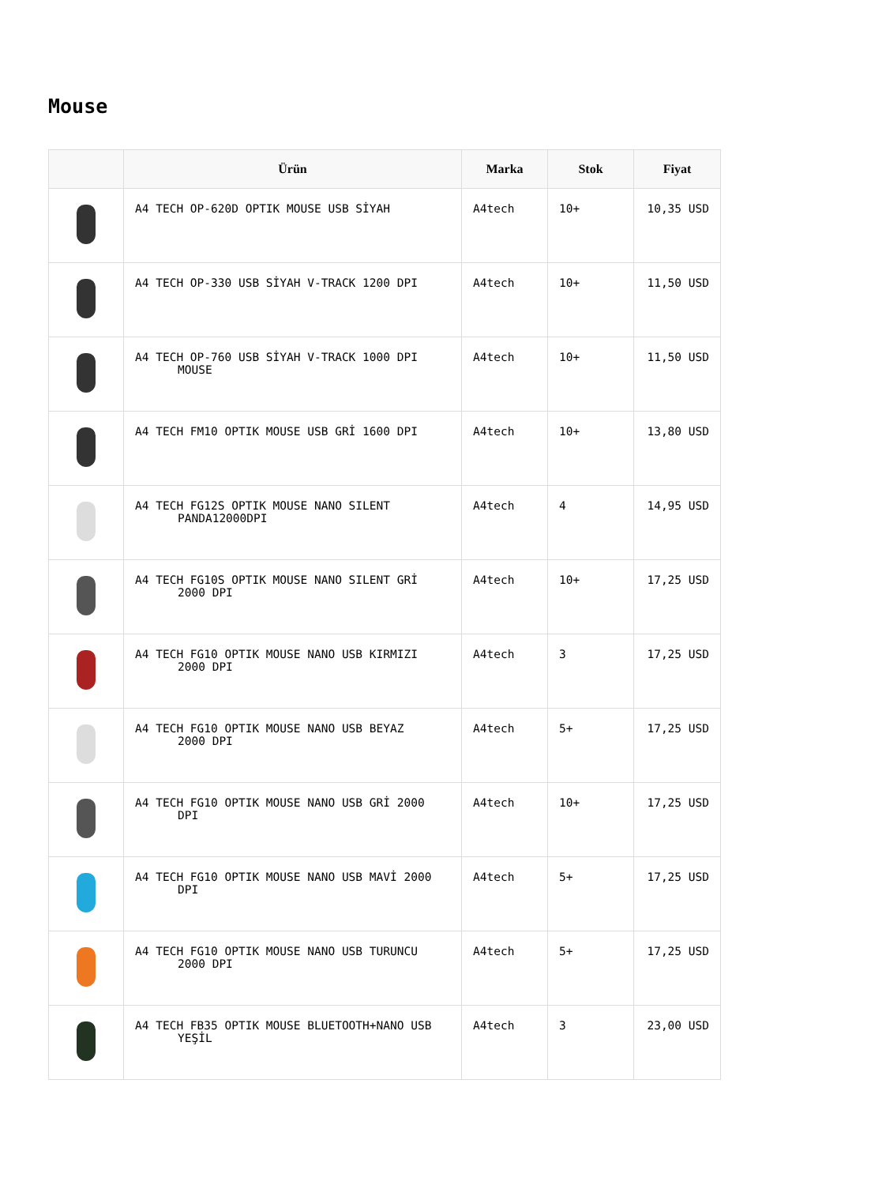Mouse
| | Ürün | Marka | Stok | Fiyat |
| --- | --- | --- | --- | --- |
| | A4 TECH OP-620D OPTIK MOUSE USB SİYAH | A4tech | 10+ | 10,35 USD |
| | A4 TECH OP-330 USB SİYAH V-TRACK 1200 DPI | A4tech | 10+ | 11,50 USD |
| | A4 TECH OP-760 USB SİYAH V-TRACK 1000 DPI MOUSE | A4tech | 10+ | 11,50 USD |
| | A4 TECH FM10 OPTIK MOUSE USB GRİ 1600 DPI | A4tech | 10+ | 13,80 USD |
| | A4 TECH FG12S OPTIK MOUSE NANO SILENT PANDA12000DPI | A4tech | 4 | 14,95 USD |
| | A4 TECH FG10S OPTIK MOUSE NANO SILENT GRİ 2000 DPI | A4tech | 10+ | 17,25 USD |
| | A4 TECH FG10 OPTIK MOUSE NANO USB KIRMIZI 2000 DPI | A4tech | 3 | 17,25 USD |
| | A4 TECH FG10 OPTIK MOUSE NANO USB BEYAZ 2000 DPI | A4tech | 5+ | 17,25 USD |
| | A4 TECH FG10 OPTIK MOUSE NANO USB GRİ 2000 DPI | A4tech | 10+ | 17,25 USD |
| | A4 TECH FG10 OPTIK MOUSE NANO USB MAVİ 2000 DPI | A4tech | 5+ | 17,25 USD |
| | A4 TECH FG10 OPTIK MOUSE NANO USB TURUNCU 2000 DPI | A4tech | 5+ | 17,25 USD |
| | A4 TECH FB35 OPTIK MOUSE BLUETOOTH+NANO USB YEŞİL | A4tech | 3 | 23,00 USD |